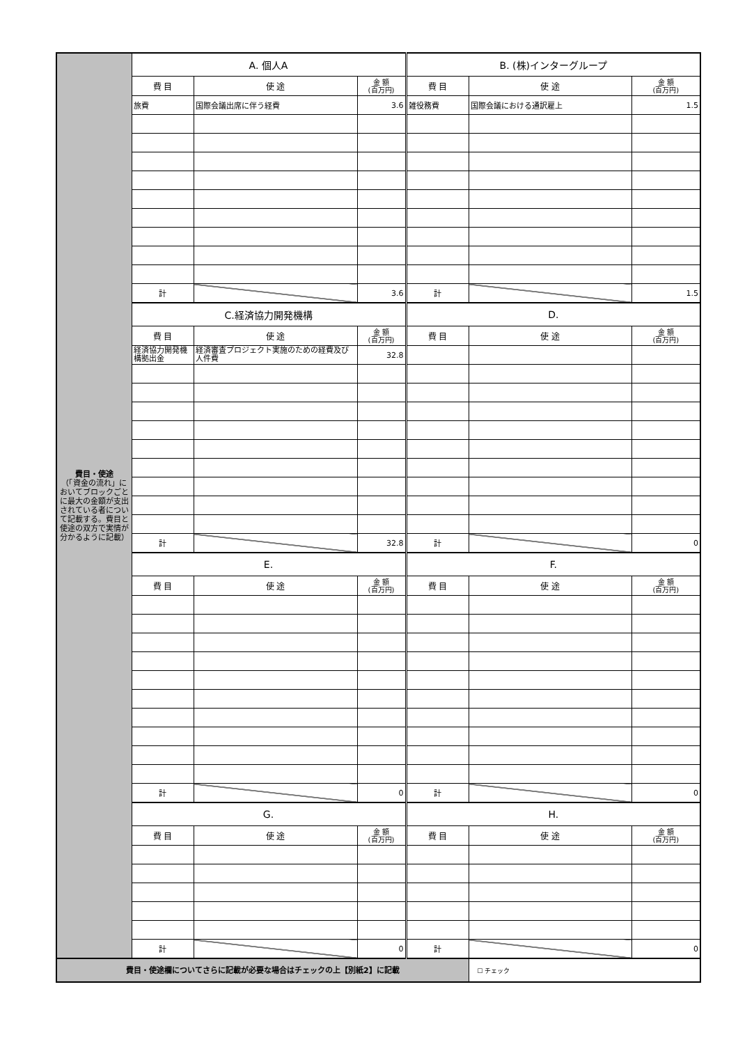| 費目・使途 （「資金の流れ」においてブロックごとに最大の金額が支出されている者について記載する。費目と使途の双方で実情が分かるように記載） | A. 個人A | | | B. (株)インターグループ | | |
| | 費 目 | 使 途 | 金 額 (百万円) | 費 目 | 使 途 | 金 額 (百万円) |
| | 旅費 | 国際会議出席に伴う経費 | 3.6 | 雑役務費 | 国際会議における通訳雇上 | 1.5 |
| | 計 | | 3.6 | 計 | | 1.5 |
| | C.経済協力開発機構 | | | D. | | |
| | 費 目 | 使 途 | 金 額 (百万円) | 費 目 | 使 途 | 金 額 (百万円) |
| | 経済協力開発機構拠出金 | 経済審査プロジェクト実施のための経費及び人件費 | 32.8 | | | |
| | 計 | | 32.8 | 計 | | 0 |
| | E. | | | F. | | |
| | 費 目 | 使 途 | 金 額 (百万円) | 費 目 | 使 途 | 金 額 (百万円) |
| | 計 | | 0 | 計 | | 0 |
| | G. | | | H. | | |
| | 費 目 | 使 途 | 金 額 (百万円) | 費 目 | 使 途 | 金 額 (百万円) |
| | 計 | | 0 | 計 | | 0 |
| 費目・使途欄についてさらに記載が必要な場合はチェックの上【別紙2】に記載 | | | | | ☐ チェック | |